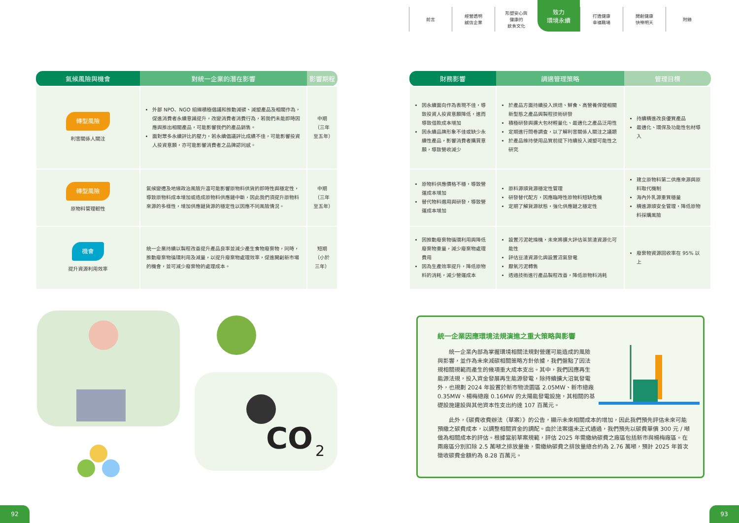前言 經營透明
誠信企業
形塑安心與
健康的
飲食文化
致力
環境永續
打造健康
幸福職場
開創健康
快樂明天
附錄
| 氣候風險與機會 | 對統一企業的潛在影響 | 影響期程 |
| --- | --- | --- |
| 轉型風險 利害關係人關注 | 外部 NPO、NGO 組織積極倡議和推動減碳、減塑產品及相關作為，促進消費者永續意識提升，改變消費者消費行為，若我們未能即時因應與推出相關產品，可能影響我們的產品銷售。 面對眾多永續評比的壓力，若永續倡議評比成績不佳，可能影響投資人投資意願，亦可能影響消費者之品牌認同感。 | 中期 （三年至五年） |
| 轉型風險 原物料管理韌性 | 氣候變遷及地緣政治風險升溫可能影響原物料供貨的即時性與穩定性，導致原物料成本增加或造成原物料供應鏈中斷，因此我們須提升原物料來源的多樣性，增加供應鏈貨源的穩定性以因應不同風險情況。 | 中期 （三年至五年） |
| 機會 提升資源利用效率 | 統一企業持續以製程改善提升產品良率並減少產生食物廢棄物，同時，推動廢棄物循環利用及減量，以提升廢棄物處理效率，促進開創新市場的機會，並可減少廢棄物的處理成本。 | 短期 （小於三年） |
| 財務影響 | 調適管理策略 | 管理目標 |
| --- | --- | --- |
| 因永續面向作為表現不佳，導致投資人投資意願降低，進而導致借款成本增加 因永續品牌形象不佳或缺少永續性產品，影響消費者購買意願，導致營收減少 | 於產品方面持續投入烘焙、鮮食、高營養保健相關新型態之產品與製程技術研發 積極研發與擴大包材輕量化、最適化之產品泛用性 定期進行問卷調查，以了解利害關係人關注之議題 於產品維持使用品質前提下持續投入減塑可能性之研究 | 持續精進改良優質產品 最適化、環保及功能性包材導入 |
| 原物料供應價格不穩，導致營運成本增加 替代物料選用與研發，導致營運成本增加 | 原料源頭貨源穩定性管理 研發替代配方，因應臨時性原物料短缺危機 定期了解貨源狀態，強化供應鏈之穩定性 | 建立原物料第二供應來源與原料取代機制 海內外乳源重質穩量 精進源頭安全管理，降低原物料採購風險 |
| 因推動廢棄物循環利用與降低廢棄物重量，減少廢棄物處理費用 因為生產效率提升，降低原物料的消耗，減少營運成本 | 設置污泥乾燥機，未來將擴大評估茶葉渣資源化可能性 評估豆渣資源化與設置沼氣發電 厭氧污泥轉售 透過技術進行產品製程改善，降低原物料消耗 | 廢棄物資源回收率在 95% 以上 |
CO
2
統一企業因應環境法規演進之重大策略與影響
統一企業內部為掌握環境相關法規對營運可能造成的風險與影響，並作為未來減碳相關策略方針依據，我們盤點了因法規相關規範而產生的幾項重大成本支出。其中，我們因應再生能源法規，投入資金發展再生能源發電，除持續擴大沼氣發電外，也規劃 2024 年設置於新市物流園區 2.05MW、新市總廠 0.35MW、楊梅總廠 0.16MW 的太陽能發電設施，其相關的基礎設施建設與其他資本性支出約達 107 百萬元。
此外，《碳費收費辦法（草案）》的公告，顯示未來相關成本的增加，因此我們預先評估未來可能預繳之碳費成本，以調整相關資金的調配。由於法案還未正式通過，我們預先以碳費單價 300 元 / 噸做為相關成本的評估。根據當前草案規範，評估 2025 年需繳納碳費之廠區包括新市與楊梅廠區。在兩廠區分別扣除 2.5 萬噸之排放量後，需繳納碳費之排放量總合約為 2.76 萬噸，預計 2025 年首次徵收碳費金額約為 8.28 百萬元。
92 93